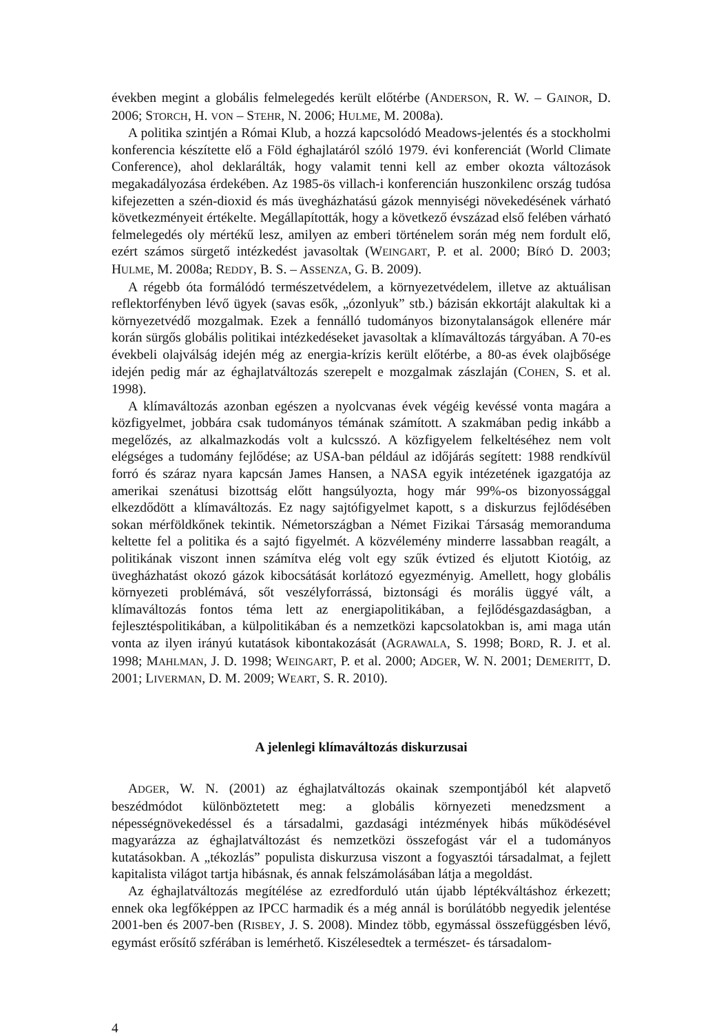években megint a globális felmelegedés került előtérbe (ANDERSON, R. W. – GAINOR, D. 2006; STORCH, H. VON – STEHR, N. 2006; HULME, M. 2008a).
A politika szintjén a Római Klub, a hozzá kapcsolódó Meadows-jelentés és a stockholmi konferencia készítette elő a Föld éghajlatáról szóló 1979. évi konferenciát (World Climate Conference), ahol deklarálták, hogy valamit tenni kell az ember okozta változások megakadályozása érdekében. Az 1985-ös villach-i konferencián huszonkilenc ország tudósa kifejezetten a szén-dioxid és más üvegházhatású gázok mennyiségi növekedésének várható következményeit értékelte. Megállapították, hogy a következő évszázad első felében várható felmelegedés oly mértékű lesz, amilyen az emberi történelem során még nem fordult elő, ezért számos sürgető intézkedést javasoltak (WEINGART, P. et al. 2000; BÍRÓ D. 2003; HULME, M. 2008a; REDDY, B. S. – ASSENZA, G. B. 2009).
A régebb óta formálódó természetvédelem, a környezetvédelem, illetve az aktuálisan reflektorfényben lévő ügyek (savas esők, „ózonlyuk” stb.) bázisán ekkortájt alakultak ki a környezetvédő mozgalmak. Ezek a fennálló tudományos bizonytalanságok ellenére már korán sürgős globális politikai intézkedéseket javasoltak a klímaváltozás tárgyában. A 70-es évekbeli olajválság idején még az energia-krízis került előtérbe, a 80-as évek olajbősége idején pedig már az éghajlatváltozás szerepelt e mozgalmak zászlaján (COHEN, S. et al. 1998).
A klímaváltozás azonban egészen a nyolcvanas évek végéig kevéssé vonta magára a közfigyelmet, jobbára csak tudományos témának számított. A szakmában pedig inkább a megelőzés, az alkalmazkodás volt a kulcsszó. A közfigyelem felkeltéséhez nem volt elégséges a tudomány fejlődése; az USA-ban például az időjárás segített: 1988 rendkívül forró és száraz nyara kapcsán James Hansen, a NASA egyik intézetének igazgatója az amerikai szenátusi bizottság előtt hangsúlyozta, hogy már 99%-os bizonyossággal elkezdődött a klímaváltozás. Ez nagy sajtófigyelmet kapott, s a diskurzus fejlődésében sokan mérföldkőnek tekintik. Németországban a Német Fizikai Társaság memoranduma keltette fel a politika és a sajtó figyelmét. A közvélemény minderre lassabban reagált, a politikának viszont innen számítva elég volt egy szűk évtized és eljutott Kiotóig, az üvegházhatást okozó gázok kibocsátását korlátozó egyezményig. Amellett, hogy globális környezeti problémává, sőt veszélyforrássá, biztonsági és morális üggyé vált, a klímaváltozás fontos téma lett az energiapolitikában, a fejlődésgazdaságban, a fejlesztéspolitikában, a külpolitikában és a nemzetközi kapcsolatokban is, ami maga után vonta az ilyen irányú kutatások kibontakozását (AGRAWALA, S. 1998; BORD, R. J. et al. 1998; MAHLMAN, J. D. 1998; WEINGART, P. et al. 2000; ADGER, W. N. 2001; DEMERITT, D. 2001; LIVERMAN, D. M. 2009; WEART, S. R. 2010).
A jelenlegi klímaváltozás diskurzusai
ADGER, W. N. (2001) az éghajlatváltozás okainak szempontjából két alapvető beszédmódot különböztetett meg: a globális környezeti menedzsment a népességnövekedéssel és a társadalmi, gazdasági intézmények hibás működésével magyarázza az éghajlatváltozást és nemzetközi összefogást vár el a tudományos kutatásokban. A „tékozlás” populista diskurzusa viszont a fogyasztói társadalmat, a fejlett kapitalista világot tartja hibásnak, és annak felszámolásában látja a megoldást.
Az éghajlatváltozás megítélése az ezredforduló után újabb léptékváltáshoz érkezett; ennek oka legfőképpen az IPCC harmadik és a még annál is borúlátóbb negyedik jelentése 2001-ben és 2007-ben (RISBEY, J. S. 2008). Mindez több, egymással összefüggésben lévő, egymást erősítő szférában is lemérhető. Kiszélesedtek a természet- és társadalom-
4